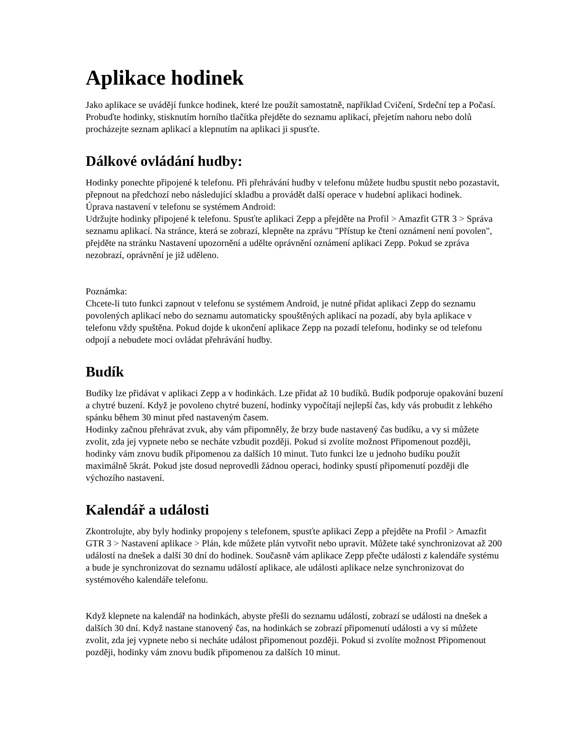Aplikace hodinek
Jako aplikace se uvádějí funkce hodinek, které lze použít samostatně, například Cvičení, Srdeční tep a Počasí.
Probuďte hodinky, stisknutím horního tlačítka přejděte do seznamu aplikací, přejetím nahoru nebo dolů procházejte seznam aplikací a klepnutím na aplikaci ji spusťte.
Dálkové ovládání hudby:
Hodinky ponechte připojené k telefonu. Při přehrávání hudby v telefonu můžete hudbu spustit nebo pozastavit, přepnout na předchozí nebo následující skladbu a provádět další operace v hudební aplikaci hodinek.
Úprava nastavení v telefonu se systémem Android:
Udržujte hodinky připojené k telefonu. Spusťte aplikaci Zepp a přejděte na Profil > Amazfit GTR 3 > Správa seznamu aplikací. Na stránce, která se zobrazí, klepněte na zprávu "Přístup ke čtení oznámení není povolen", přejděte na stránku Nastavení upozornění a udělte oprávnění oznámení aplikaci Zepp. Pokud se zpráva nezobrazí, oprávnění je již uděleno.
Poznámka:
Chcete-li tuto funkci zapnout v telefonu se systémem Android, je nutné přidat aplikaci Zepp do seznamu povolených aplikací nebo do seznamu automaticky spouštěných aplikací na pozadí, aby byla aplikace v telefonu vždy spuštěna. Pokud dojde k ukončení aplikace Zepp na pozadí telefonu, hodinky se od telefonu odpojí a nebudete moci ovládat přehrávání hudby.
Budík
Budíky lze přidávat v aplikaci Zepp a v hodinkách. Lze přidat až 10 budíků. Budík podporuje opakování buzení a chytré buzení. Když je povoleno chytré buzení, hodinky vypočítají nejlepší čas, kdy vás probudit z lehkého spánku během 30 minut před nastaveným časem.
Hodinky začnou přehrávat zvuk, aby vám připomněly, že brzy bude nastavený čas budíku, a vy si můžete zvolit, zda jej vypnete nebo se necháte vzbudit později. Pokud si zvolíte možnost Připomenout později, hodinky vám znovu budík připomenou za dalších 10 minut. Tuto funkci lze u jednoho budíku použít maximálně 5krát. Pokud jste dosud neprovedli žádnou operaci, hodinky spustí připomenutí později dle výchozího nastavení.
Kalendář a události
Zkontrolujte, aby byly hodinky propojeny s telefonem, spusťte aplikaci Zepp a přejděte na Profil > Amazfit GTR 3 > Nastavení aplikace > Plán, kde můžete plán vytvořit nebo upravit. Můžete také synchronizovat až 200 událostí na dnešek a další 30 dní do hodinek. Současně vám aplikace Zepp přečte události z kalendáře systému a bude je synchronizovat do seznamu událostí aplikace, ale události aplikace nelze synchronizovat do systémového kalendáře telefonu.
Když klepnete na kalendář na hodinkách, abyste přešli do seznamu událostí, zobrazí se události na dnešek a dalších 30 dní. Když nastane stanovený čas, na hodinkách se zobrazí připomenutí události a vy si můžete zvolit, zda jej vypnete nebo si necháte událost připomenout později. Pokud si zvolíte možnost Připomenout později, hodinky vám znovu budík připomenou za dalších 10 minut.